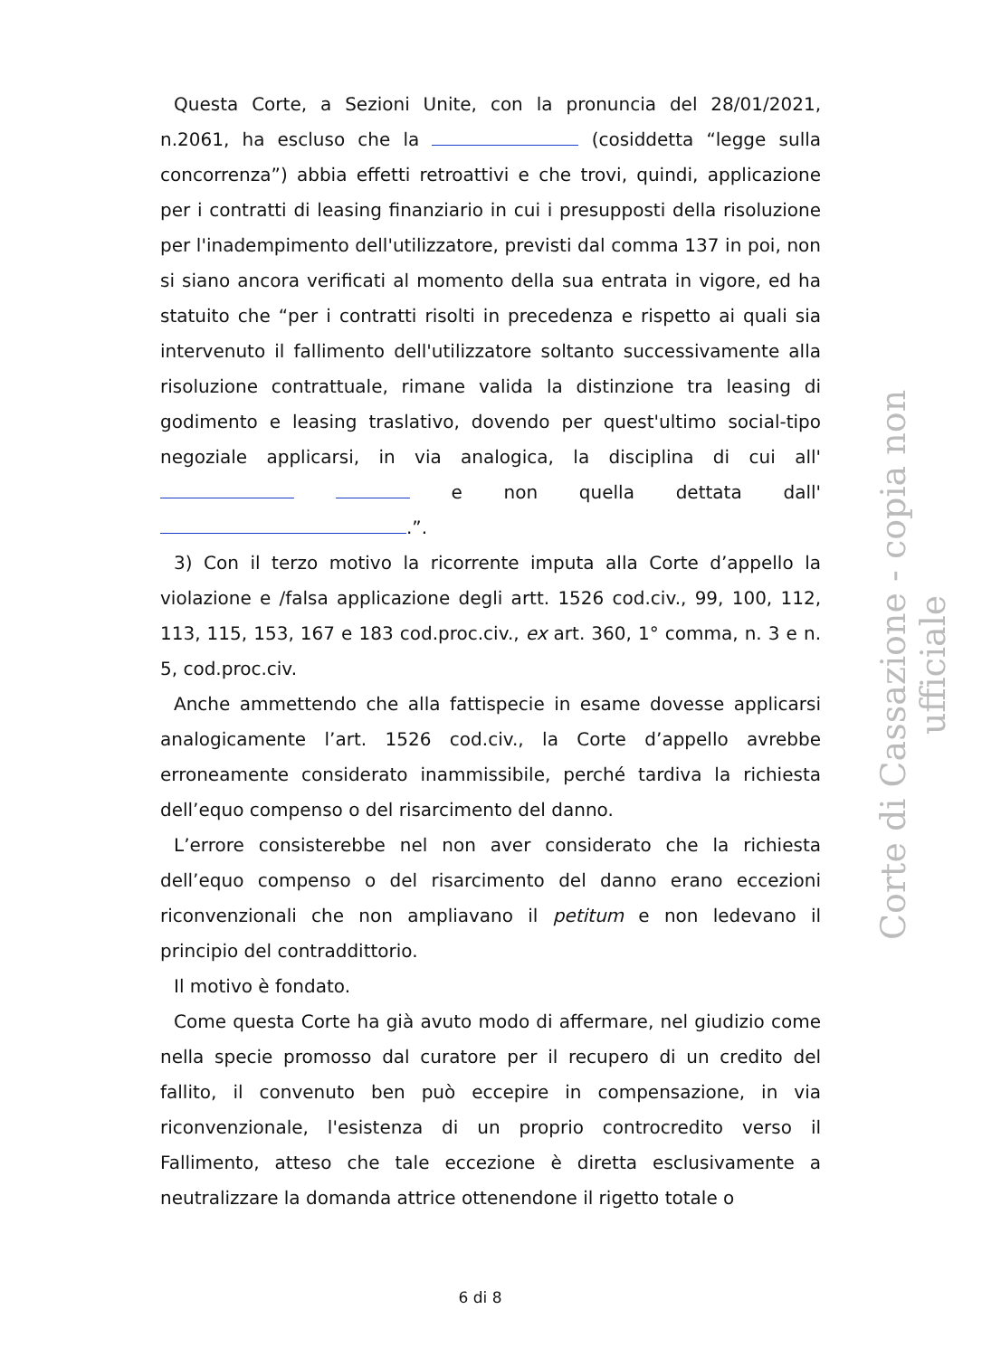Questa Corte, a Sezioni Unite, con la pronuncia del 28/01/2021, n.2061, ha escluso che la (cosiddetta “legge sulla concorrenza”) abbia effetti retroattivi e che trovi, quindi, applicazione per i contratti di leasing finanziario in cui i presupposti della risoluzione per l'inadempimento dell'utilizzatore, previsti dal comma 137 in poi, non si siano ancora verificati al momento della sua entrata in vigore, ed ha statuito che “per i contratti risolti in precedenza e rispetto ai quali sia intervenuto il fallimento dell'utilizzatore soltanto successivamente alla risoluzione contrattuale, rimane valida la distinzione tra leasing di godimento e leasing traslativo, dovendo per quest'ultimo social-tipo negoziale applicarsi, in via analogica, la disciplina di cui all' e non quella dettata dall' .”.
3) Con il terzo motivo la ricorrente imputa alla Corte d’appello la violazione e /falsa applicazione degli artt. 1526 cod.civ., 99, 100, 112, 113, 115, 153, 167 e 183 cod.proc.civ., ex art. 360, 1° comma, n. 3 e n. 5, cod.proc.civ.
Anche ammettendo che alla fattispecie in esame dovesse applicarsi analogicamente l’art. 1526 cod.civ., la Corte d’appello avrebbe erroneamente considerato inammissibile, perché tardiva la richiesta dell’equo compenso o del risarcimento del danno.
L’errore consisterebbe nel non aver considerato che la richiesta dell’equo compenso o del risarcimento del danno erano eccezioni riconvenzionali che non ampliavano il petitum e non ledevano il principio del contraddittorio.
Il motivo è fondato.
Come questa Corte ha già avuto modo di affermare, nel giudizio come nella specie promosso dal curatore per il recupero di un credito del fallito, il convenuto ben può eccepire in compensazione, in via riconvenzionale, l'esistenza di un proprio controcredito verso il Fallimento, atteso che tale eccezione è diretta esclusivamente a neutralizzare la domanda attrice ottenendone il rigetto totale o
6 di 8
Corte di Cassazione - copia non ufficiale